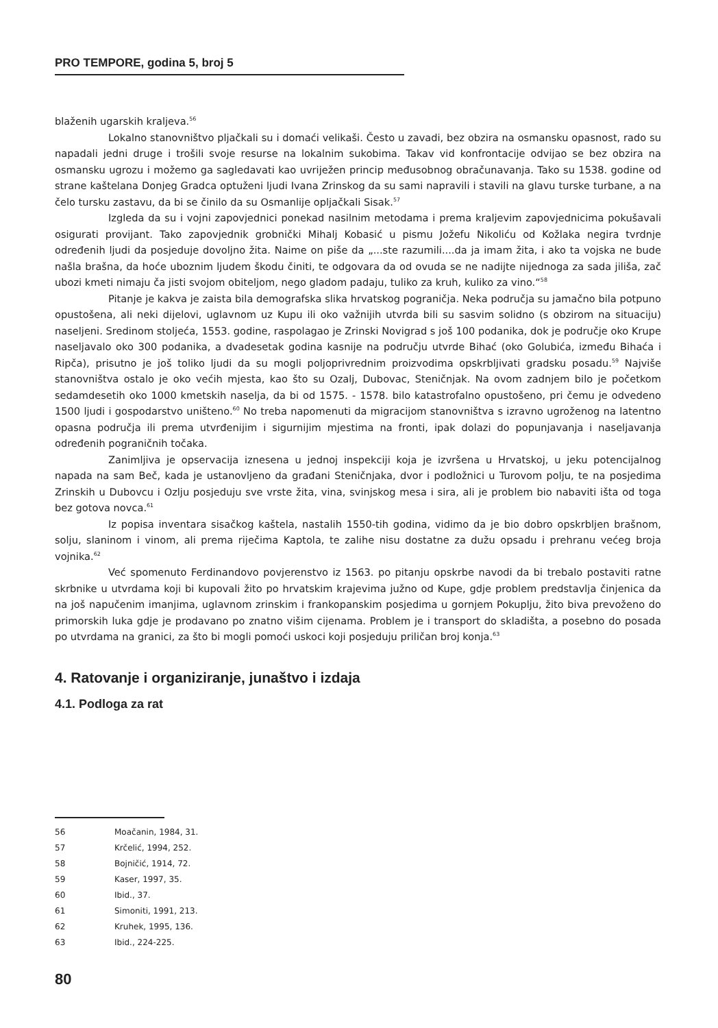PRO TEMPORE, godina 5, broj 5
blaženih ugarskih kraljeva.<sup>56</sup>
Lokalno stanovništvo pljačkali su i domaći velikaši. Često u zavadi, bez obzira na osmansku opasnost, rado su napadali jedni druge i trošili svoje resurse na lokalnim sukobima. Takav vid konfrontacije odvijao se bez obzira na osmansku ugrozu i možemo ga sagledavati kao uvriježen princip međusobnog obračunavanja. Tako su 1538. godine od strane kaštelana Donjeg Gradca optuženi ljudi Ivana Zrinskog da su sami napravili i stavili na glavu turske turbane, a na čelo tursku zastavu, da bi se činilo da su Osmanlije opljačkali Sisak.<sup>57</sup>
Izgleda da su i vojni zapovjednici ponekad nasilnim metodama i prema kraljevim zapovjednicima pokušavali osigurati provijant. Tako zapovjednik grobnički Mihalj Kobasić u pismu Jožefu Nikoliću od Kožlaka negira tvrdnje određenih ljudi da posjeduje dovoljno žita. Naime on piše da „...ste razumili....da ja imam žita, i ako ta vojska ne bude našla brašna, da hoće uboznim ljudem škodu činiti, te odgovara da od ovuda se ne nadijte nijednoga za sada jiliša, zač ubozi kmeti nimaju ča jisti svojom obiteljom, nego gladom padaju, tuliko za kruh, kuliko za vino.“<sup>58</sup>
Pitanje je kakva je zaista bila demografska slika hrvatskog pograničja. Neka područja su jamačno bila potpuno opustošena, ali neki dijelovi, uglavnom uz Kupu ili oko važnijih utvrda bili su sasvim solidno (s obzirom na situaciju) naseljeni. Sredinom stoljeća, 1553. godine, raspolagao je Zrinski Novigrad s još 100 podanika, dok je područje oko Krupe naseljavalo oko 300 podanika, a dvadesetak godina kasnije na području utvrde Bihać (oko Golubića, između Bihaća i Ripča), prisutno je još toliko ljudi da su mogli poljoprivrednim proizvodima opskrbljivati gradsku posadu.<sup>59</sup> Najviše stanovništva ostalo je oko većih mjesta, kao što su Ozalj, Dubovac, Steničnjak. Na ovom zadnjem bilo je početkom sedamdesetih oko 1000 kmetskih naselja, da bi od 1575. - 1578. bilo katastrofalno opustošeno, pri čemu je odvedeno 1500 ljudi i gospodarstvo uništeno.<sup>60</sup> No treba napomenuti da migracijom stanovništva s izravno ugroženog na latentno opasna područja ili prema utvrđenijim i sigurnijim mjestima na fronti, ipak dolazi do popunjavanja i naseljavanja određenih pograničnih točaka.
Zanimljiva je opservacija iznesena u jednoj inspekciji koja je izvršena u Hrvatskoj, u jeku potencijalnog napada na sam Beč, kada je ustanovljeno da građani Steničnjaka, dvor i podložnici u Turovom polju, te na posjedima Zrinskih u Dubovcu i Ozlju posjeduju sve vrste žita, vina, svinjskog mesa i sira, ali je problem bio nabaviti išta od toga bez gotova novca.<sup>61</sup>
Iz popisa inventara sisačkog kaštela, nastalih 1550-tih godina, vidimo da je bio dobro opskrbljen brašnom, solju, slaninom i vinom, ali prema riječima Kaptola, te zalihe nisu dostatne za dužu opsadu i prehranu većeg broja vojnika.<sup>62</sup>
Već spomenuto Ferdinandovo povjerenstvo iz 1563. po pitanju opskrbe navodi da bi trebalo postaviti ratne skrbnike u utvrdama koji bi kupovali žito po hrvatskim krajevima južno od Kupe, gdje problem predstavlja činjenica da na još napučenim imanjima, uglavnom zrinskim i frankopanskim posjedima u gornjem Pokuplju, žito biva prevoženo do primorskih luka gdje je prodavano po znatno višim cijenama. Problem je i transport do skladišta, a posebno do posada po utvrdama na granici, za što bi mogli pomoći uskoci koji posjeduju priličan broj konja.<sup>63</sup>
4. Ratovanje i organiziranje, junaštvo i izdaja
4.1. Podloga za rat
56 Moačanin, 1984, 31.
57 Krčelić, 1994, 252.
58 Bojničić, 1914, 72.
59 Kaser, 1997, 35.
60 Ibid., 37.
61 Simoniti, 1991, 213.
62 Kruhek, 1995, 136.
63 Ibid., 224-225.
80